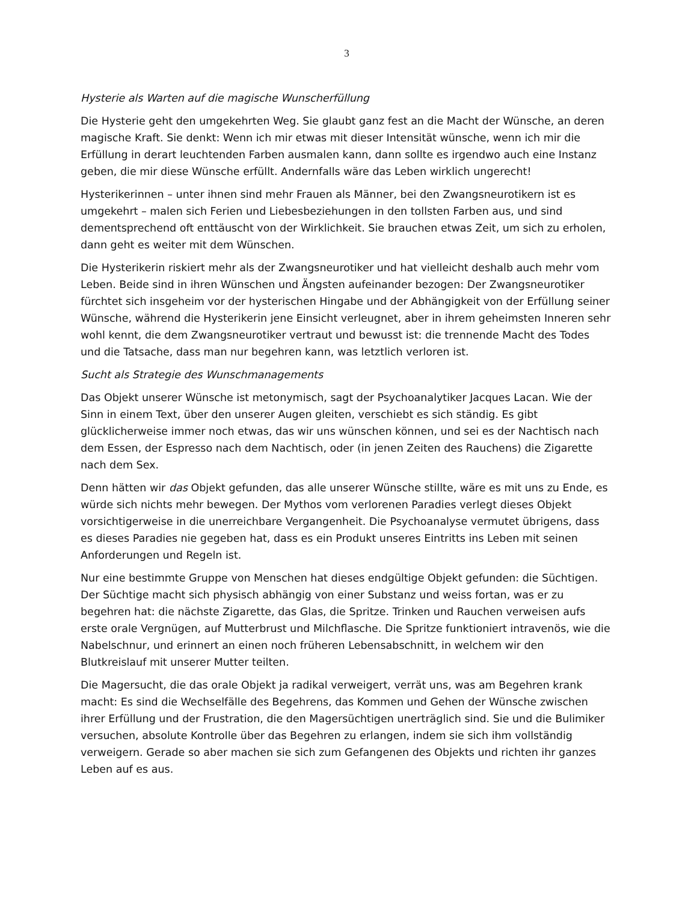3
Hysterie als Warten auf die magische Wunscherfüllung
Die Hysterie geht den umgekehrten Weg. Sie glaubt ganz fest an die Macht der Wünsche, an deren magische Kraft. Sie denkt: Wenn ich mir etwas mit dieser Intensität wünsche, wenn ich mir die Erfüllung in derart leuchtenden Farben ausmalen kann, dann sollte es irgendwo auch eine Instanz geben, die mir diese Wünsche erfüllt. Andernfalls wäre das Leben wirklich ungerecht!
Hysterikerinnen – unter ihnen sind mehr Frauen als Männer, bei den Zwangsneurotikern ist es umgekehrt – malen sich Ferien und Liebesbeziehungen in den tollsten Farben aus, und sind dementsprechend oft enttäuscht von der Wirklichkeit. Sie brauchen etwas Zeit, um sich zu erholen, dann geht es weiter mit dem Wünschen.
Die Hysterikerin riskiert mehr als der Zwangsneurotiker und hat vielleicht deshalb auch mehr vom Leben. Beide sind in ihren Wünschen und Ängsten aufeinander bezogen: Der Zwangsneurotiker fürchtet sich insgeheim vor der hysterischen Hingabe und der Abhängigkeit von der Erfüllung seiner Wünsche, während die Hysterikerin jene Einsicht verleugnet, aber in ihrem geheimsten Inneren sehr wohl kennt, die dem Zwangsneurotiker vertraut und bewusst ist: die trennende Macht des Todes und die Tatsache, dass man nur begehren kann, was letztlich verloren ist.
Sucht als Strategie des Wunschmanagements
Das Objekt unserer Wünsche ist metonymisch, sagt der Psychoanalytiker Jacques Lacan. Wie der Sinn in einem Text, über den unserer Augen gleiten, verschiebt es sich ständig. Es gibt glücklicherweise immer noch etwas, das wir uns wünschen können, und sei es der Nachtisch nach dem Essen, der Espresso nach dem Nachtisch, oder (in jenen Zeiten des Rauchens) die Zigarette nach dem Sex.
Denn hätten wir das Objekt gefunden, das alle unserer Wünsche stillte, wäre es mit uns zu Ende, es würde sich nichts mehr bewegen. Der Mythos vom verlorenen Paradies verlegt dieses Objekt vorsichtigerweise in die unerreichbare Vergangenheit. Die Psychoanalyse vermutet übrigens, dass es dieses Paradies nie gegeben hat, dass es ein Produkt unseres Eintritts ins Leben mit seinen Anforderungen und Regeln ist.
Nur eine bestimmte Gruppe von Menschen hat dieses endgültige Objekt gefunden: die Süchtigen. Der Süchtige macht sich physisch abhängig von einer Substanz und weiss fortan, was er zu begehren hat: die nächste Zigarette, das Glas, die Spritze. Trinken und Rauchen verweisen aufs erste orale Vergnügen, auf Mutterbrust und Milchflasche. Die Spritze funktioniert intravenös, wie die Nabelschnur, und erinnert an einen noch früheren Lebensabschnitt, in welchem wir den Blutkreislauf mit unserer Mutter teilten.
Die Magersucht, die das orale Objekt ja radikal verweigert, verrät uns, was am Begehren krank macht: Es sind die Wechselfälle des Begehrens, das Kommen und Gehen der Wünsche zwischen ihrer Erfüllung und der Frustration, die den Magersüchtigen unerträglich sind. Sie und die Bulimiker versuchen, absolute Kontrolle über das Begehren zu erlangen, indem sie sich ihm vollständig verweigern. Gerade so aber machen sie sich zum Gefangenen des Objekts und richten ihr ganzes Leben auf es aus.